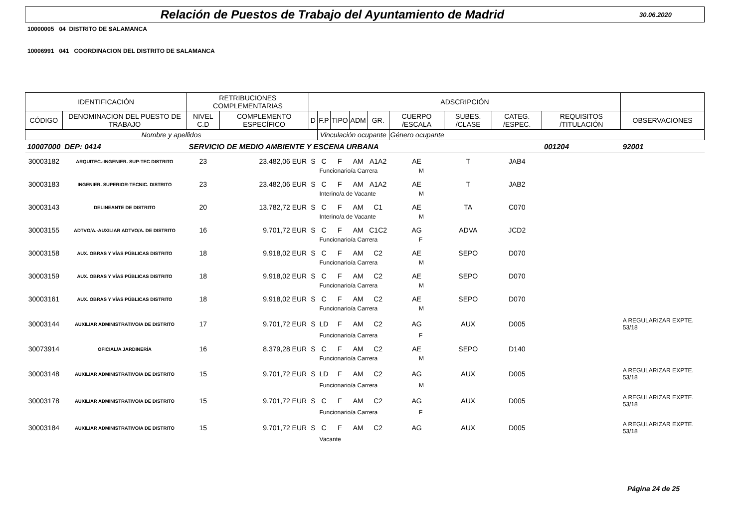Relación de Puestos de Trabajo del Ayuntamiento de Madrid
30.06.2020
10000005 04 DISTRITO DE SALAMANCA
10006991 041 COORDINACION DEL DISTRITO DE SALAMANCA
| IDENTIFICACIÓN | | RETRIBUCIONES COMPLEMENTARIAS | | ADSCRIPCIÓN | | | | | | | | | |
| CÓDIGO | DENOMINACION DEL PUESTO DE TRABAJO | NIVEL C.D | COMPLEMENTO ESPECÍFICO | D | F.P | TIPO | ADM | GR. | CUERPO /ESCALA | SUBES. /CLASE | CATEG. /ESPEC. | REQUISITOS /TITULACIÓN | OBSERVACIONES |
| Nombre y apellidos | | | | | Vinculación ocupante | | | | Género ocupante | | | | |
| 10007000 | DEP: 0414 | SERVICIO DE MEDIO AMBIENTE Y ESCENA URBANA | | | | | | | | | | 001204 | 92001 |
| 30003182 | ARQUITEC.-INGENIER. SUP-TEC DISTRITO | 23 | 23.482,06 EUR | S | C | F | AM | A1A2 | AE | T | JAB4 | | |
| | | | | | Funcionario/a Carrera | | | | M | | | | |
| 30003183 | INGENIER. SUPERIOR-TECNIC. DISTRITO | 23 | 23.482,06 EUR | S | C | F | AM | A1A2 | AE | T | JAB2 | | |
| | | | | | Interino/a de Vacante | | | | M | | | | |
| 30003143 | DELINEANTE DE DISTRITO | 20 | 13.782,72 EUR | S | C | F | AM | C1 | AE | TA | C070 | | |
| | | | | | Interino/a de Vacante | | | | M | | | | |
| 30003155 | ADTVO/A.-AUXILIAR ADTVO/A. DE DISTRITO | 16 | 9.701,72 EUR | S | C | F | AM | C1C2 | AG | ADVA | JCD2 | | |
| | | | | | Funcionario/a Carrera | | | | F | | | | |
| 30003158 | AUX. OBRAS Y VÍAS PÚBLICAS DISTRITO | 18 | 9.918,02 EUR | S | C | F | AM | C2 | AE | SEPO | D070 | | |
| | | | | | Funcionario/a Carrera | | | | M | | | | |
| 30003159 | AUX. OBRAS Y VÍAS PÚBLICAS DISTRITO | 18 | 9.918,02 EUR | S | C | F | AM | C2 | AE | SEPO | D070 | | |
| | | | | | Funcionario/a Carrera | | | | M | | | | |
| 30003161 | AUX. OBRAS Y VÍAS PÚBLICAS DISTRITO | 18 | 9.918,02 EUR | S | C | F | AM | C2 | AE | SEPO | D070 | | |
| | | | | | Funcionario/a Carrera | | | | M | | | | |
| 30003144 | AUXILIAR ADMINISTRATIVO/A DE DISTRITO | 17 | 9.701,72 EUR | S | LD | F | AM | C2 | AG | AUX | D005 | | A REGULARIZAR EXPTE. 53/18 |
| | | | | | Funcionario/a Carrera | | | | F | | | | |
| 30073914 | OFICIAL/A JARDINERÍA | 16 | 8.379,28 EUR | S | C | F | AM | C2 | AE | SEPO | D140 | | |
| | | | | | Funcionario/a Carrera | | | | M | | | | |
| 30003148 | AUXILIAR ADMINISTRATIVO/A DE DISTRITO | 15 | 9.701,72 EUR | S | LD | F | AM | C2 | AG | AUX | D005 | | A REGULARIZAR EXPTE. 53/18 |
| | | | | | Funcionario/a Carrera | | | | M | | | | |
| 30003178 | AUXILIAR ADMINISTRATIVO/A DE DISTRITO | 15 | 9.701,72 EUR | S | C | F | AM | C2 | AG | AUX | D005 | | A REGULARIZAR EXPTE. 53/18 |
| | | | | | Funcionario/a Carrera | | | | F | | | | |
| 30003184 | AUXILIAR ADMINISTRATIVO/A DE DISTRITO | 15 | 9.701,72 EUR | S | C | F | AM | C2 | AG | AUX | D005 | | A REGULARIZAR EXPTE. 53/18 |
| | | | | | Vacante | | | | | | | | |
Página 24 de 25